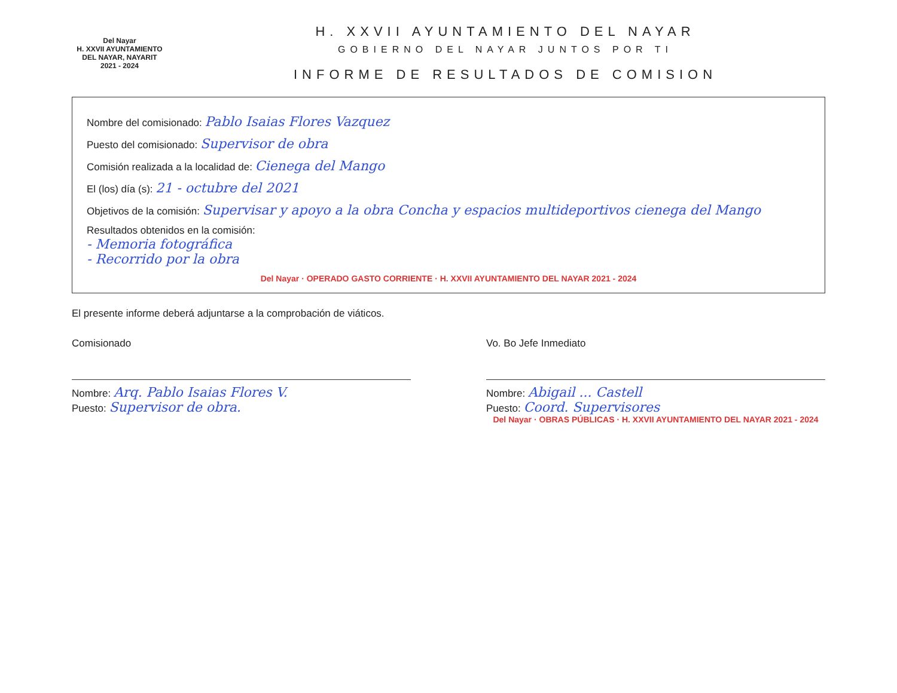Del Nayar
H. XXVII AYUNTAMIENTO
DEL NAYAR, NAYARIT
2021 - 2024
H. XXVII AYUNTAMIENTO DEL NAYAR
GOBIERNO DEL NAYAR JUNTOS POR TI
INFORME DE RESULTADOS DE COMISION
Nombre del comisionado: Pablo Isaias Flores Vazquez
Puesto del comisionado: Supervisor de obra
Comisión realizada a la localidad de: Cienega del Mango
El (los) día (s): 21 - octubre del 2021
Objetivos de la comisión: Supervisar y apoyo a la obra Concha y espacios multideportivos cienega del Mango
Resultados obtenidos en la comisión:
- Memoria fotográfica
- Recorrido por la obra
Del Nayar · OPERADO GASTO CORRIENTE · H. XXVII AYUNTAMIENTO DEL NAYAR 2021 - 2024
El presente informe deberá adjuntarse a la comprobación de viáticos.
Comisionado
Nombre: Arq. Pablo Isaias Flores V.
Puesto: Supervisor de obra.
Vo. Bo Jefe Inmediato
Nombre: Abigail ... Castell
Puesto: Coord. Supervisores
Del Nayar · OBRAS PÚBLICAS · H. XXVII AYUNTAMIENTO DEL NAYAR 2021 - 2024